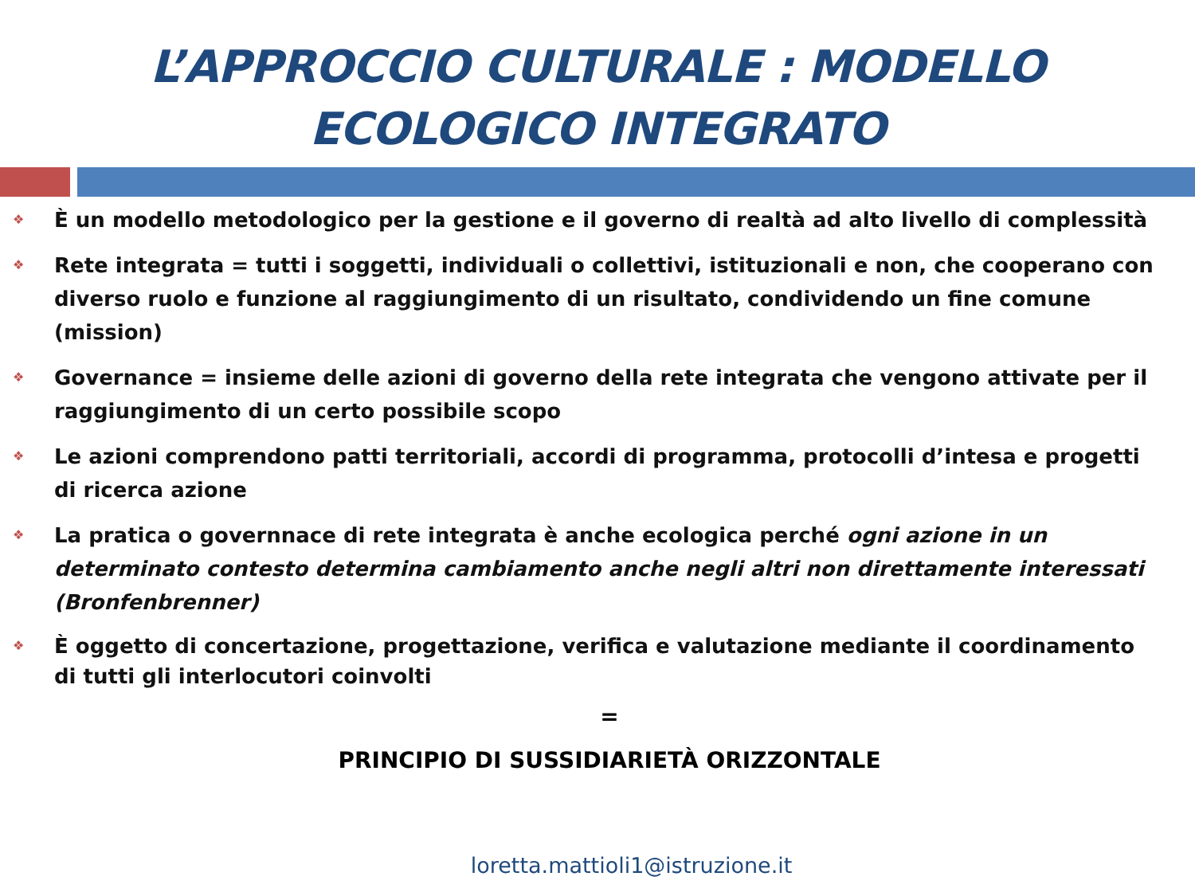L’APPROCCIO CULTURALE : MODELLO
ECOLOGICO INTEGRATO
❖ È un modello metodologico per la gestione e il governo di realtà ad alto livello di complessità
❖ Rete integrata = tutti i soggetti, individuali o collettivi, istituzionali e non, che cooperano con diverso ruolo e funzione al raggiungimento di un risultato, condividendo un fine comune (mission)
❖ Governance = insieme delle azioni di governo della rete integrata che vengono attivate per il raggiungimento di un certo possibile scopo
❖ Le azioni comprendono patti territoriali, accordi di programma, protocolli d’intesa e progetti di ricerca azione
❖ La pratica o governnace di rete integrata è anche ecologica perché ogni azione in un determinato contesto determina cambiamento anche negli altri non direttamente interessati (Bronfenbrenner)
❖ È oggetto di concertazione, progettazione, verifica e valutazione mediante il coordinamento di tutti gli interlocutori coinvolti
=
PRINCIPIO DI SUSSIDIARIETÀ ORIZZONTALE
loretta.mattioli1@istruzione.it